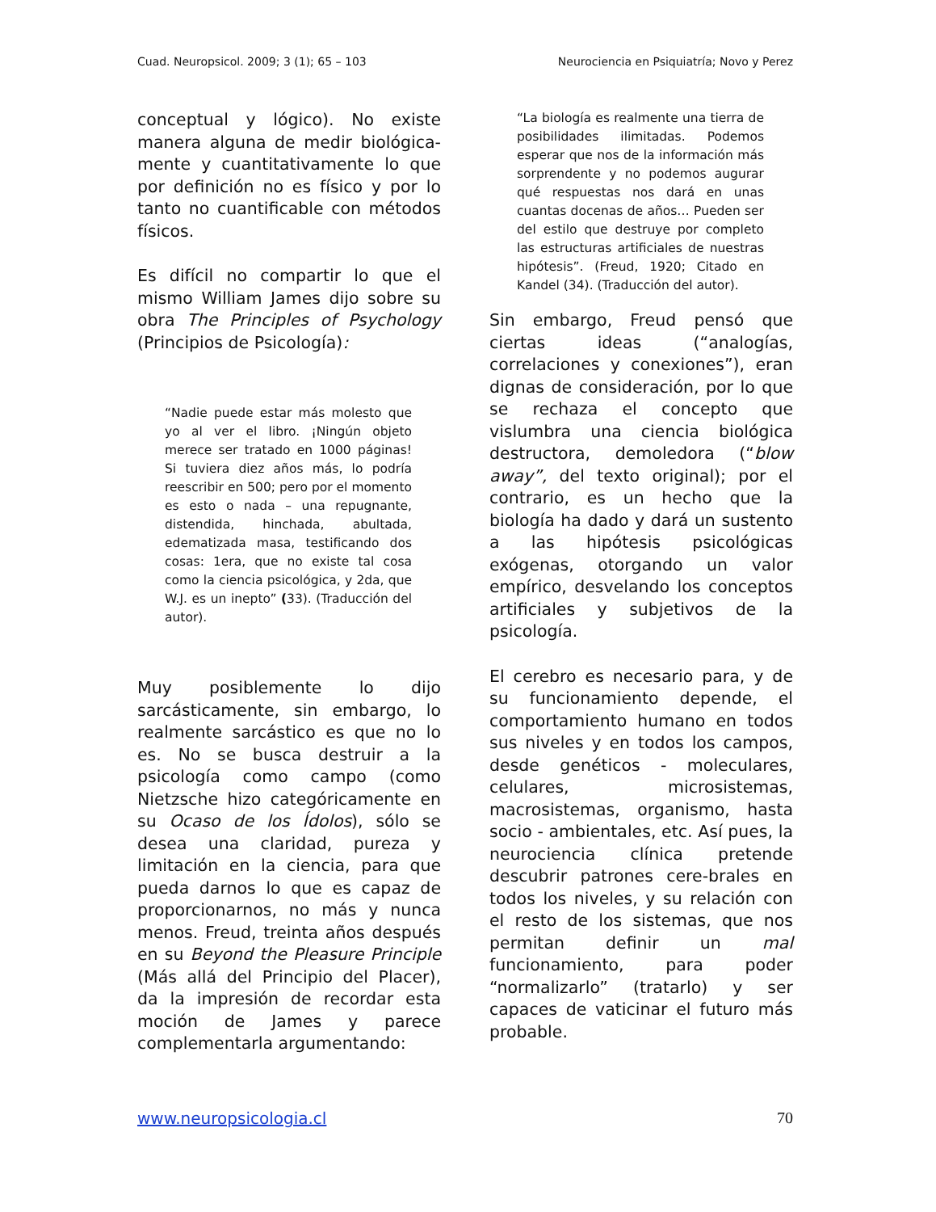Cuad. Neuropsicol. 2009; 3 (1); 65 – 103 Neurociencia en Psiquiatría; Novo y Perez
conceptual y lógico). No existe manera alguna de medir biológica-mente y cuantitativamente lo que por definición no es físico y por lo tanto no cuantificable con métodos físicos.
Es difícil no compartir lo que el mismo William James dijo sobre su obra The Principles of Psychology (Principios de Psicología):
“Nadie puede estar más molesto que yo al ver el libro. ¡Ningún objeto merece ser tratado en 1000 páginas! Si tuviera diez años más, lo podría reescribir en 500; pero por el momento es esto o nada – una repugnante, distendida, hinchada, abultada, edematizada masa, testificando dos cosas: 1era, que no existe tal cosa como la ciencia psicológica, y 2da, que W.J. es un inepto” (33). (Traducción del autor).
Muy posiblemente lo dijo sarcásticamente, sin embargo, lo realmente sarcástico es que no lo es. No se busca destruir a la psicología como campo (como Nietzsche hizo categóricamente en su Ocaso de los Ídolos), sólo se desea una claridad, pureza y limitación en la ciencia, para que pueda darnos lo que es capaz de proporcionarnos, no más y nunca menos. Freud, treinta años después en su Beyond the Pleasure Principle (Más allá del Principio del Placer), da la impresión de recordar esta moción de James y parece complementarla argumentando:
“La biología es realmente una tierra de posibilidades ilimitadas. Podemos esperar que nos de la información más sorprendente y no podemos augurar qué respuestas nos dará en unas cuantas docenas de años… Pueden ser del estilo que destruye por completo las estructuras artificiales de nuestras hipótesis”. (Freud, 1920; Citado en Kandel (34). (Traducción del autor).
Sin embargo, Freud pensó que ciertas ideas (“analogías, correlaciones y conexiones”), eran dignas de consideración, por lo que se rechaza el concepto que vislumbra una ciencia biológica destructora, demoledora (“blow away”, del texto original); por el contrario, es un hecho que la biología ha dado y dará un sustento a las hipótesis psicológicas exógenas, otorgando un valor empírico, desvelando los conceptos artificiales y subjetivos de la psicología.
El cerebro es necesario para, y de su funcionamiento depende, el comportamiento humano en todos sus niveles y en todos los campos, desde genéticos - moleculares, celulares, microsistemas, macrosistemas, organismo, hasta socio - ambientales, etc. Así pues, la neurociencia clínica pretende descubrir patrones cere-brales en todos los niveles, y su relación con el resto de los sistemas, que nos permitan definir un mal funcionamiento, para poder “normalizarlo” (tratarlo) y ser capaces de vaticinar el futuro más probable.
www.neuropsicologia.cl 70